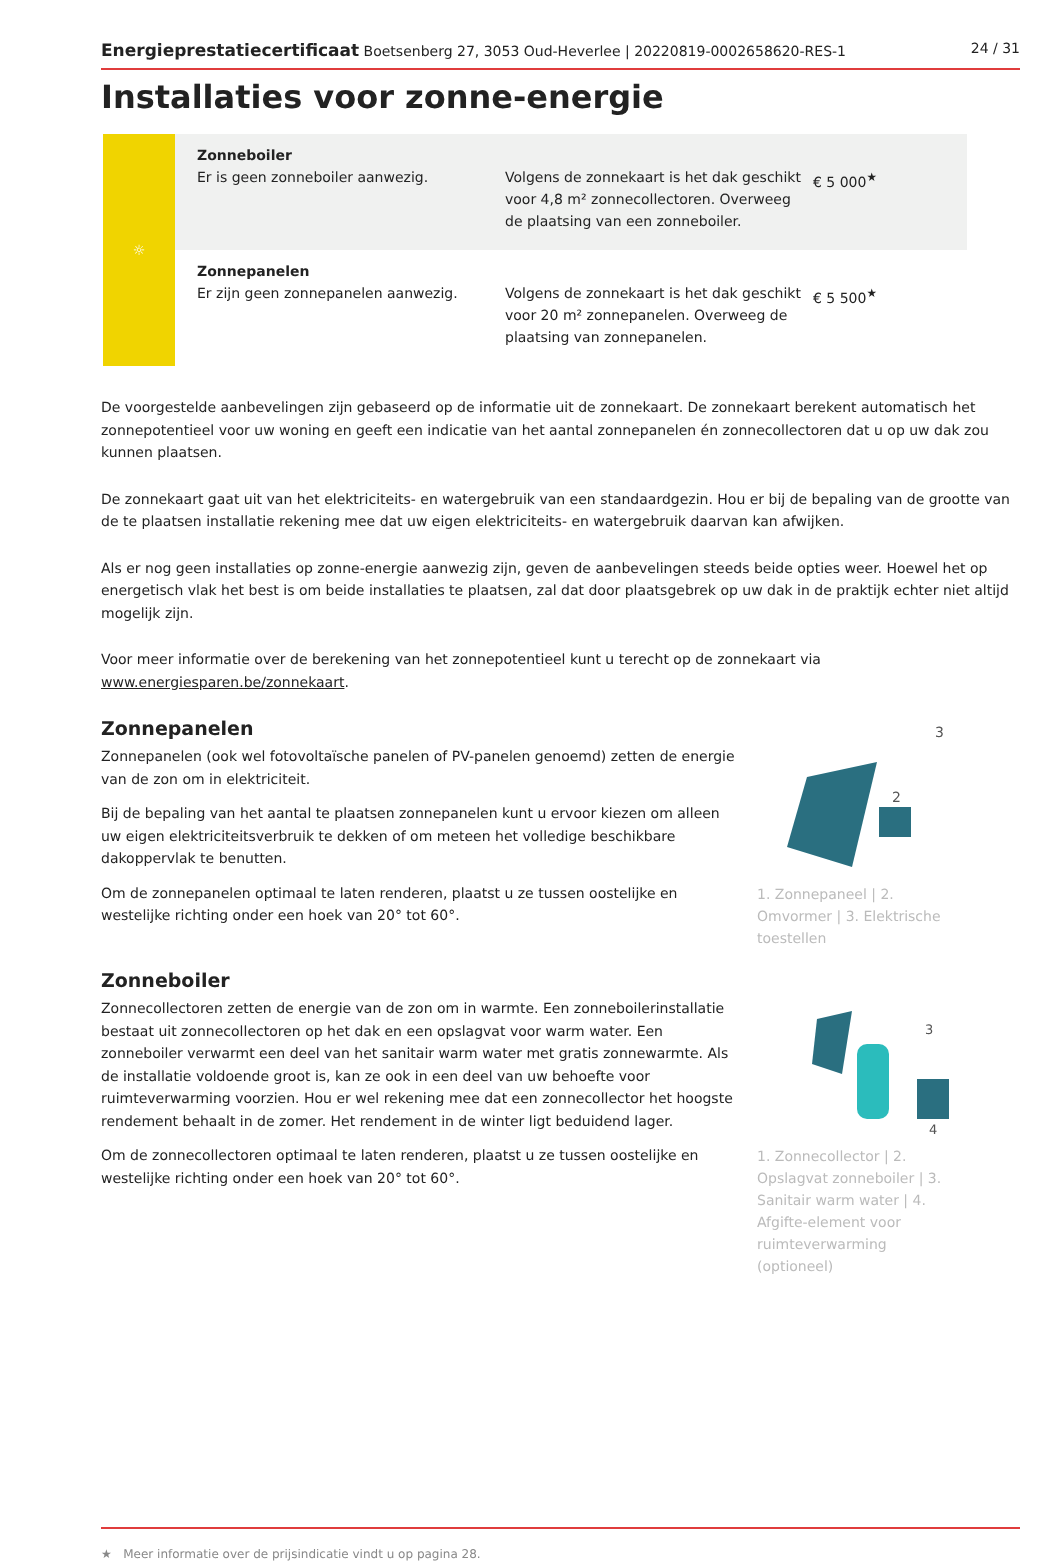Energieprestatiecertificaat Boetsenberg 27, 3053 Oud-Heverlee | 20220819-0002658620-RES-1 24 / 31
Installaties voor zonne-energie
| ☼ | Zonneboiler Er is geen zonneboiler aanwezig. | Volgens de zonnekaart is het dak geschikt voor 4,8 m² zonnecollectoren. Overweeg de plaatsing van een zonneboiler. | € 5 000<sup>★</sup> |
| | Zonnepanelen Er zijn geen zonnepanelen aanwezig. | Volgens de zonnekaart is het dak geschikt voor 20 m² zonnepanelen. Overweeg de plaatsing van zonnepanelen. | € 5 500<sup>★</sup> |
De voorgestelde aanbevelingen zijn gebaseerd op de informatie uit de zonnekaart. De zonnekaart berekent automatisch het zonnepotentieel voor uw woning en geeft een indicatie van het aantal zonnepanelen én zonnecollectoren dat u op uw dak zou kunnen plaatsen.
De zonnekaart gaat uit van het elektriciteits- en watergebruik van een standaardgezin. Hou er bij de bepaling van de grootte van de te plaatsen installatie rekening mee dat uw eigen elektriciteits- en watergebruik daarvan kan afwijken.
Als er nog geen installaties op zonne-energie aanwezig zijn, geven de aanbevelingen steeds beide opties weer. Hoewel het op energetisch vlak het best is om beide installaties te plaatsen, zal dat door plaatsgebrek op uw dak in de praktijk echter niet altijd mogelijk zijn.
Voor meer informatie over de berekening van het zonnepotentieel kunt u terecht op de zonnekaart via www.energiesparen.be/zonnekaart.
Zonnepanelen
Zonnepanelen (ook wel fotovoltaïsche panelen of PV-panelen genoemd) zetten de energie van de zon om in elektriciteit.
Bij de bepaling van het aantal te plaatsen zonnepanelen kunt u ervoor kiezen om alleen uw eigen elektriciteitsverbruik te dekken of om meteen het volledige beschikbare dakoppervlak te benutten.
Om de zonnepanelen optimaal te laten renderen, plaatst u ze tussen oostelijke en westelijke richting onder een hoek van 20° tot 60°.
3
2
1. Zonnepaneel | 2. Omvormer | 3. Elektrische toestellen
Zonneboiler
Zonnecollectoren zetten de energie van de zon om in warmte. Een zonneboilerinstallatie bestaat uit zonnecollectoren op het dak en een opslagvat voor warm water. Een zonneboiler verwarmt een deel van het sanitair warm water met gratis zonnewarmte. Als de installatie voldoende groot is, kan ze ook in een deel van uw behoefte voor ruimteverwarming voorzien. Hou er wel rekening mee dat een zonnecollector het hoogste rendement behaalt in de zomer. Het rendement in de winter ligt beduidend lager.
Om de zonnecollectoren optimaal te laten renderen, plaatst u ze tussen oostelijke en westelijke richting onder een hoek van 20° tot 60°.
3
4
1. Zonnecollector | 2. Opslagvat zonneboiler | 3. Sanitair warm water | 4. Afgifte-element voor ruimteverwarming (optioneel)
★ Meer informatie over de prijsindicatie vindt u op pagina 28.